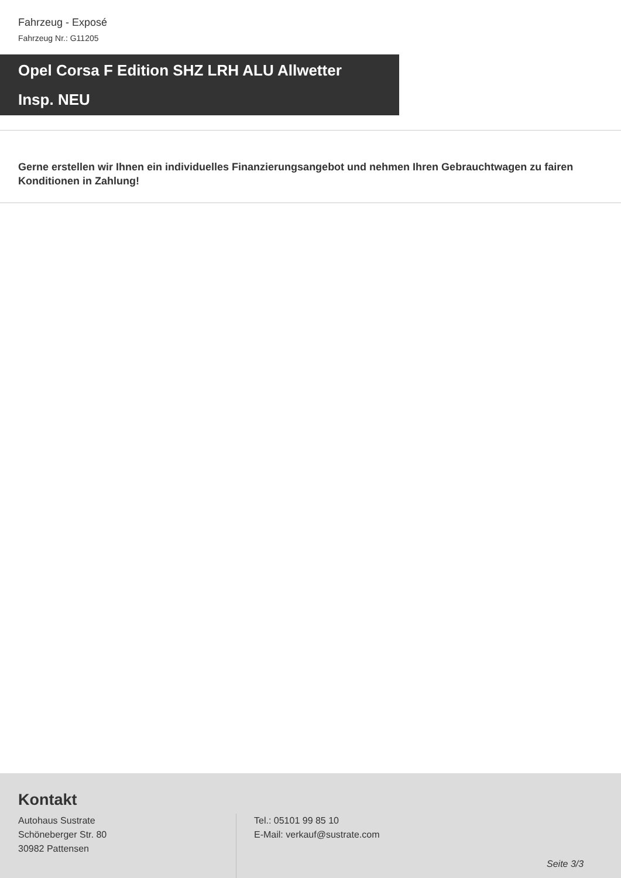Fahrzeug - Exposé
Fahrzeug Nr.: G11205
Opel Corsa F Edition SHZ LRH ALU Allwetter
Insp. NEU
Gerne erstellen wir Ihnen ein individuelles Finanzierungsangebot und nehmen Ihren Gebrauchtwagen zu fairen Konditionen in Zahlung!
Kontakt
Autohaus Sustrate
Schöneberger Str. 80
30982 Pattensen
Tel.: 05101 99 85 10
E-Mail: verkauf@sustrate.com
Seite 3/3